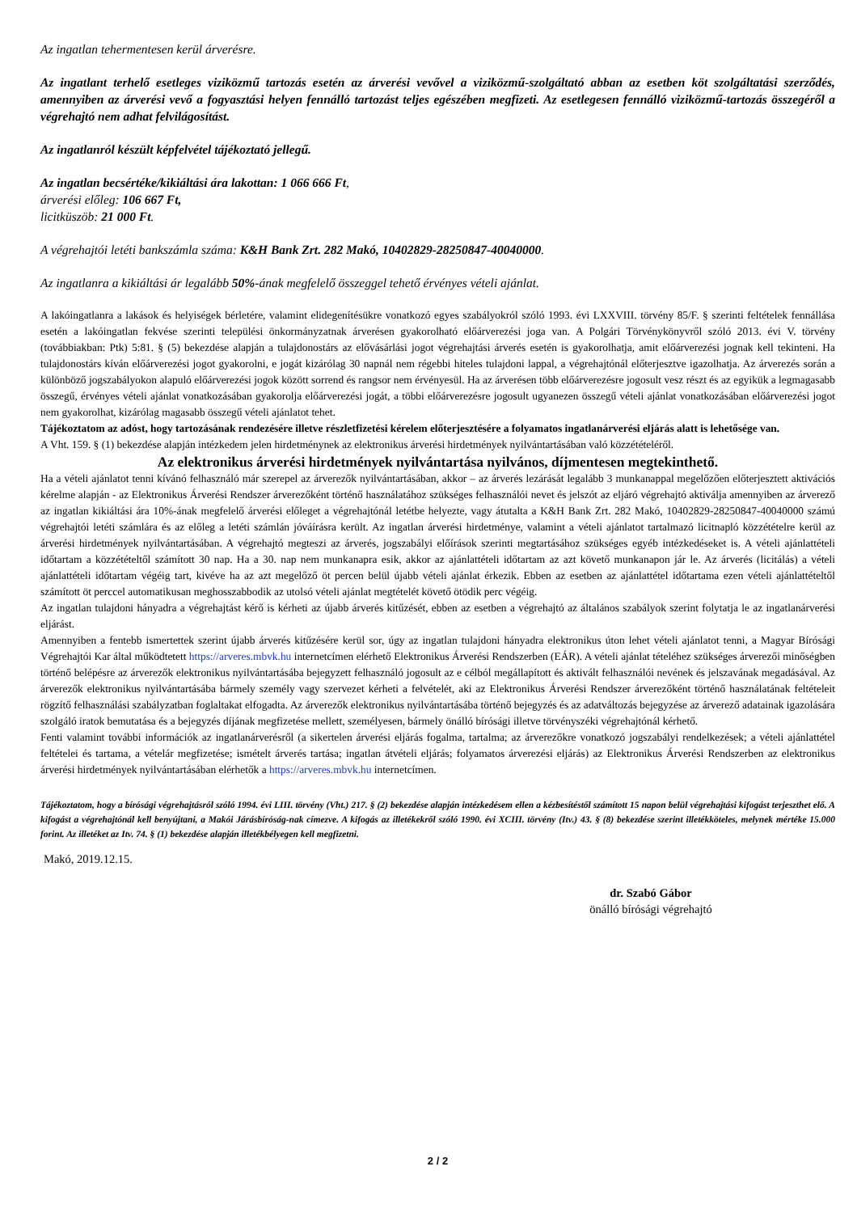Az ingatlan tehermentesen kerül árverésre.
Az ingatlant terhelő esetleges viziközmű tartozás esetén az árverési vevővel a viziközmű-szolgáltató abban az esetben köt szolgáltatási szerződés, amennyiben az árverési vevő a fogyasztási helyen fennálló tartozást teljes egészében megfizeti. Az esetlegesen fennálló viziközmű-tartozás összegéről a végrehajtó nem adhat felvilágosítást.
Az ingatlanról készült képfelvétel tájékoztató jellegű.
Az ingatlan becsértéke/kikiáltási ára lakottan: 1 066 666 Ft,
árverési előleg: 106 667 Ft,
licitküszöb: 21 000 Ft.
A végrehajtói letéti bankszámla száma: K&H Bank Zrt. 282 Makó, 10402829-28250847-40040000.
Az ingatlanra a kikiáltási ár legalább 50%-ának megfelelő összeggel tehető érvényes vételi ajánlat.
A lakóingatlanra a lakások és helyiségek bérletére, valamint elidegenítésükre vonatkozó egyes szabályokról szóló 1993. évi LXXVIII. törvény 85/F. § szerinti feltételek fennállása esetén a lakóingatlan fekvése szerinti települési önkormányzatnak árverésen gyakorolható előárverezési joga van. A Polgári Törvénykönyvről szóló 2013. évi V. törvény (továbbiakban: Ptk) 5:81. § (5) bekezdése alapján a tulajdonostárs az elővásárlási jogot végrehajtási árverés esetén is gyakorolhatja, amit előárverezési jognak kell tekinteni. Ha tulajdonostárs kíván előárverezési jogot gyakorolni, e jogát kizárólag 30 napnál nem régebbi hiteles tulajdoni lappal, a végrehajtónál előterjesztve igazolhatja. Az árverezés során a különböző jogszabályokon alapuló előárverezési jogok között sorrend és rangsor nem érvényesül. Ha az árverésen több előárverezésre jogosult vesz részt és az egyikük a legmagasabb összegű, érvényes vételi ajánlat vonatkozásában gyakorolja előárverezési jogát, a többi előárverezésre jogosult ugyanezen összegű vételi ajánlat vonatkozásában előárverezési jogot nem gyakorolhat, kizárólag magasabb összegű vételi ajánlatot tehet.
Tájékoztatom az adóst, hogy tartozásának rendezésére illetve részletfizetési kérelem előterjesztésére a folyamatos ingatlanárverési eljárás alatt is lehetősége van.
A Vht. 159. § (1) bekezdése alapján intézkedem jelen hirdetménynek az elektronikus árverési hirdetmények nyilvántartásában való közzétételéről.
Az elektronikus árverési hirdetmények nyilvántartása nyilvános, díjmentesen megtekinthető.
Ha a vételi ajánlatot tenni kívánó felhasználó már szerepel az árverezők nyilvántartásában, akkor – az árverés lezárását legalább 3 munkanappal megelőzően előterjesztett aktivációs kérelme alapján - az Elektronikus Árverési Rendszer árverezőként történő használatához szükséges felhasználói nevet és jelszót az eljáró végrehajtó aktiválja amennyiben az árverező az ingatlan kikiáltási ára 10%-ának megfelelő árverési előleget a végrehajtónál letétbe helyezte, vagy átutalta a K&H Bank Zrt. 282 Makó, 10402829-28250847-40040000 számú végrehajtói letéti számlára és az előleg a letéti számlán jóváírásra került. Az ingatlan árverési hirdetménye, valamint a vételi ajánlatot tartalmazó licitnapló közzétételre kerül az árverési hirdetmények nyilvántartásában. A végrehajtó megteszi az árverés, jogszabályi előírások szerinti megtartásához szükséges egyéb intézkedéseket is. A vételi ajánlattételi időtartam a közzétételtől számított 30 nap. Ha a 30. nap nem munkanapra esik, akkor az ajánlattételi időtartam az azt követő munkanapon jár le. Az árverés (licitálás) a vételi ajánlattételi időtartam végéig tart, kivéve ha az azt megelőző öt percen belül újabb vételi ajánlat érkezik. Ebben az esetben az ajánlattétel időtartama ezen vételi ajánlattételtől számított öt perccel automatikusan meghosszabbodik az utolsó vételi ajánlat megtételét követő ötödik perc végéig.
Az ingatlan tulajdoni hányadra a végrehajtást kérő is kérheti az újabb árverés kitűzését, ebben az esetben a végrehajtó az általános szabályok szerint folytatja le az ingatlanárverési eljárást.
Amennyiben a fentebb ismertettek szerint újabb árverés kitűzésére kerül sor, úgy az ingatlan tulajdoni hányadra elektronikus úton lehet vételi ajánlatot tenni, a Magyar Bírósági Végrehajtói Kar által működtetett https://arveres.mbvk.hu internetcímen elérhető Elektronikus Árverési Rendszerben (EÁR). A vételi ajánlat tételéhez szükséges árverezői minőségben történő belépésre az árverezők elektronikus nyilvántartásába bejegyzett felhasználó jogosult az e célból megállapított és aktivált felhasználói nevének és jelszavának megadásával. Az árverezők elektronikus nyilvántartásába bármely személy vagy szervezet kérheti a felvételét, aki az Elektronikus Árverési Rendszer árverezőként történő használatának feltételeit rögzítő felhasználási szabályzatban foglaltakat elfogadta. Az árverezők elektronikus nyilvántartásába történő bejegyzés és az adatváltozás bejegyzése az árverező adatainak igazolására szolgáló iratok bemutatása és a bejegyzés díjának megfizetése mellett, személyesen, bármely önálló bírósági illetve törvényszéki végrehajtónál kérhető.
Fenti valamint további információk az ingatlanárverésről (a sikertelen árverési eljárás fogalma, tartalma; az árverezőkre vonatkozó jogszabályi rendelkezések; a vételi ajánlattétel feltételei és tartama, a vételár megfizetése; ismételt árverés tartása; ingatlan átvételi eljárás; folyamatos árverezési eljárás) az Elektronikus Árverési Rendszerben az elektronikus árverési hirdetmények nyilvántartásában elérhetők a https://arveres.mbvk.hu internetcímen.
Tájékoztatom, hogy a bírósági végrehajtásról szóló 1994. évi LIII. törvény (Vht.) 217. § (2) bekezdése alapján intézkedésem ellen a kézbesítéstől számított 15 napon belül végrehajtási kifogást terjeszthet elő. A kifogást a végrehajtónál kell benyújtani, a Makói Járásbíróság-nak címezve. A kifogás az illetékekről szóló 1990. évi XCIII. törvény (Itv.) 43. § (8) bekezdése szerint illetékköteles, melynek mértéke 15.000 forint. Az illetéket az Itv. 74. § (1) bekezdése alapján illetékbélyegen kell megfizetni.
Makó, 2019.12.15.
dr. Szabó Gábor
önálló bírósági végrehajtó
2 / 2